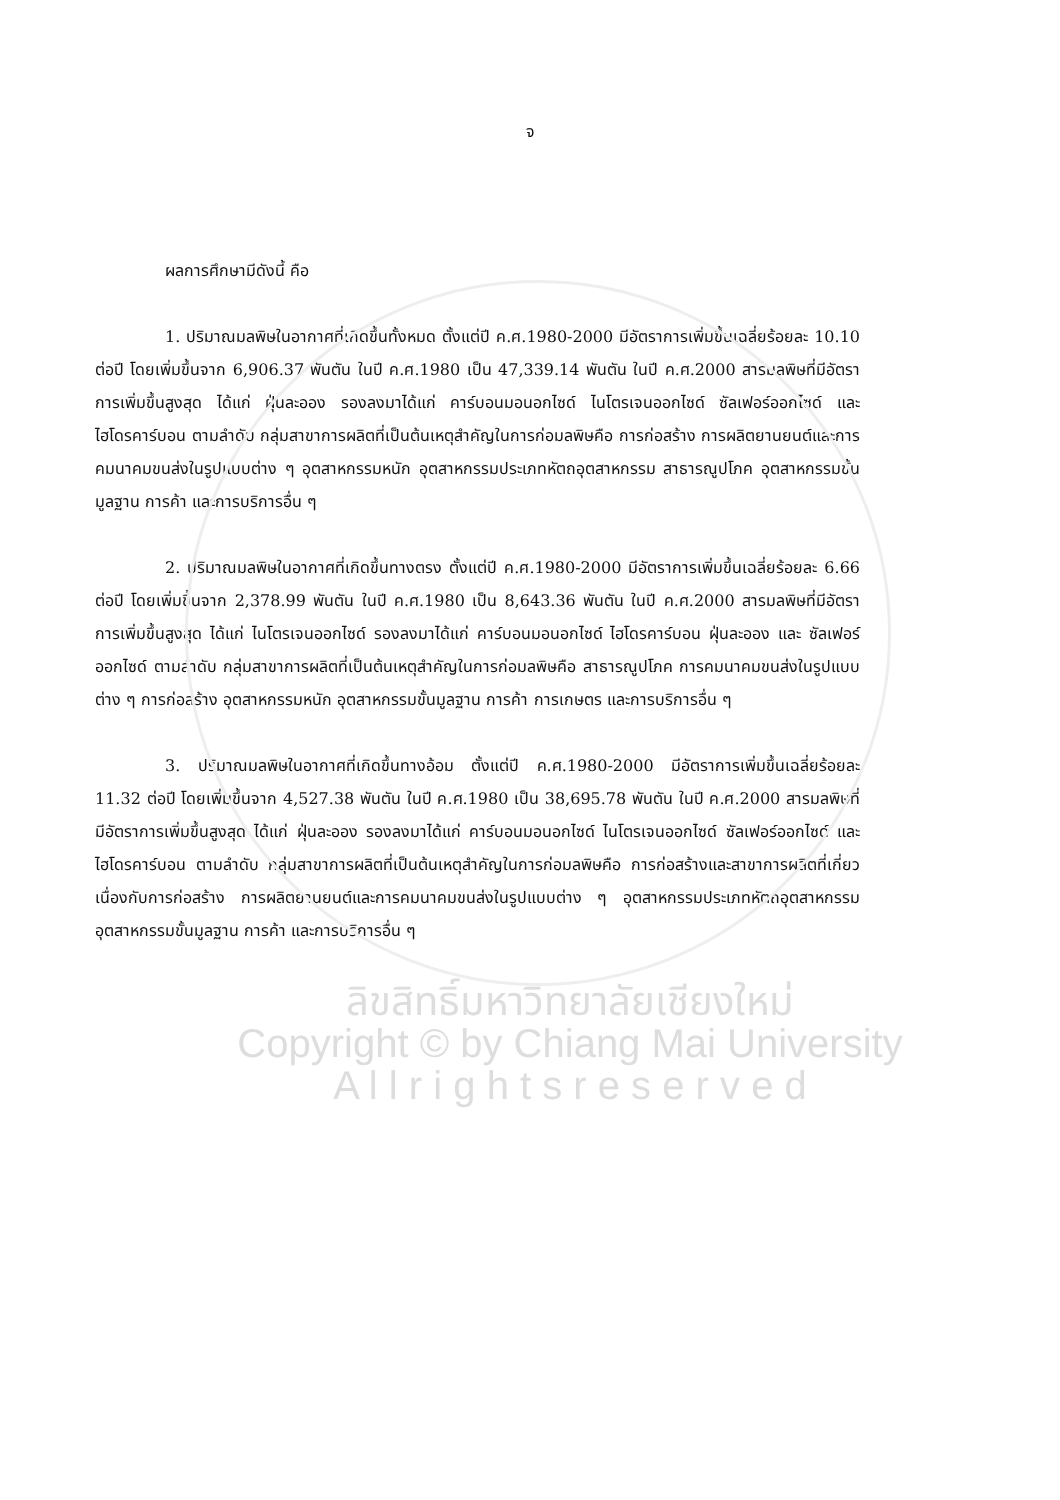จ
ผลการศึกษามีดังนี้ คือ
1. ปริมาณมลพิษในอากาศที่เกิดขึ้นทั้งหมด ตั้งแต่ปี ค.ศ.1980-2000 มีอัตราการเพิ่มขึ้นเฉลี่ยร้อยละ 10.10 ต่อปี โดยเพิ่มขึ้นจาก 6,906.37 พันตัน ในปี ค.ศ.1980 เป็น 47,339.14 พันตัน ในปี ค.ศ.2000 สารมลพิษที่มีอัตราการเพิ่มขึ้นสูงสุด ได้แก่ ฝุ่นละออง รองลงมาได้แก่ คาร์บอนมอนอกไซด์ ไนโตรเจนออกไซด์ ซัลเฟอร์ออกไซด์ และไฮโดรคาร์บอน ตามลำดับ กลุ่มสาขาการผลิตที่เป็นต้นเหตุสำคัญในการก่อมลพิษคือ การก่อสร้าง การผลิตยานยนต์และการคมนาคมขนส่งในรูปแบบต่าง ๆ อุตสาหกรรมหนัก อุตสาหกรรมประเภทหัตถอุตสาหกรรม สาธารณูปโภค อุตสาหกรรมขั้นมูลฐาน การค้า และการบริการอื่น ๆ
2. ปริมาณมลพิษในอากาศที่เกิดขึ้นทางตรง ตั้งแต่ปี ค.ศ.1980-2000 มีอัตราการเพิ่มขึ้นเฉลี่ยร้อยละ 6.66 ต่อปี โดยเพิ่มขึ้นจาก 2,378.99 พันตัน ในปี ค.ศ.1980 เป็น 8,643.36 พันตัน ในปี ค.ศ.2000 สารมลพิษที่มีอัตราการเพิ่มขึ้นสูงสุด ได้แก่ ไนโตรเจนออกไซด์ รองลงมาได้แก่ คาร์บอนมอนอกไซด์ ไฮโดรคาร์บอน ฝุ่นละออง และ ซัลเฟอร์ออกไซด์ ตามลำดับ กลุ่มสาขาการผลิตที่เป็นต้นเหตุสำคัญในการก่อมลพิษคือ สาธารณูปโภค การคมนาคมขนส่งในรูปแบบต่าง ๆ การก่อสร้าง อุตสาหกรรมหนัก อุตสาหกรรมขั้นมูลฐาน การค้า การเกษตร และการบริการอื่น ๆ
3. ปริมาณมลพิษในอากาศที่เกิดขึ้นทางอ้อม ตั้งแต่ปี ค.ศ.1980-2000 มีอัตราการเพิ่มขึ้นเฉลี่ยร้อยละ 11.32 ต่อปี โดยเพิ่มขึ้นจาก 4,527.38 พันตัน ในปี ค.ศ.1980 เป็น 38,695.78 พันตัน ในปี ค.ศ.2000 สารมลพิษที่มีอัตราการเพิ่มขึ้นสูงสุด ได้แก่ ฝุ่นละออง รองลงมาได้แก่ คาร์บอนมอนอกไซด์ ไนโตรเจนออกไซด์ ซัลเฟอร์ออกไซด์ และไฮโดรคาร์บอน ตามลำดับ กลุ่มสาขาการผลิตที่เป็นต้นเหตุสำคัญในการก่อมลพิษคือ การก่อสร้างและสาขาการผลิตที่เกี่ยวเนื่องกับการก่อสร้าง การผลิตยานยนต์และการคมนาคมขนส่งในรูปแบบต่าง ๆ อุตสาหกรรมประเภทหัตถอุตสาหกรรม อุตสาหกรรมขั้นมูลฐาน การค้า และการบริการอื่น ๆ
ลิขสิทธิ์มหาวิทยาลัยเชียงใหม่
Copyright © by Chiang Mai University
A l l r i g h t s r e s e r v e d